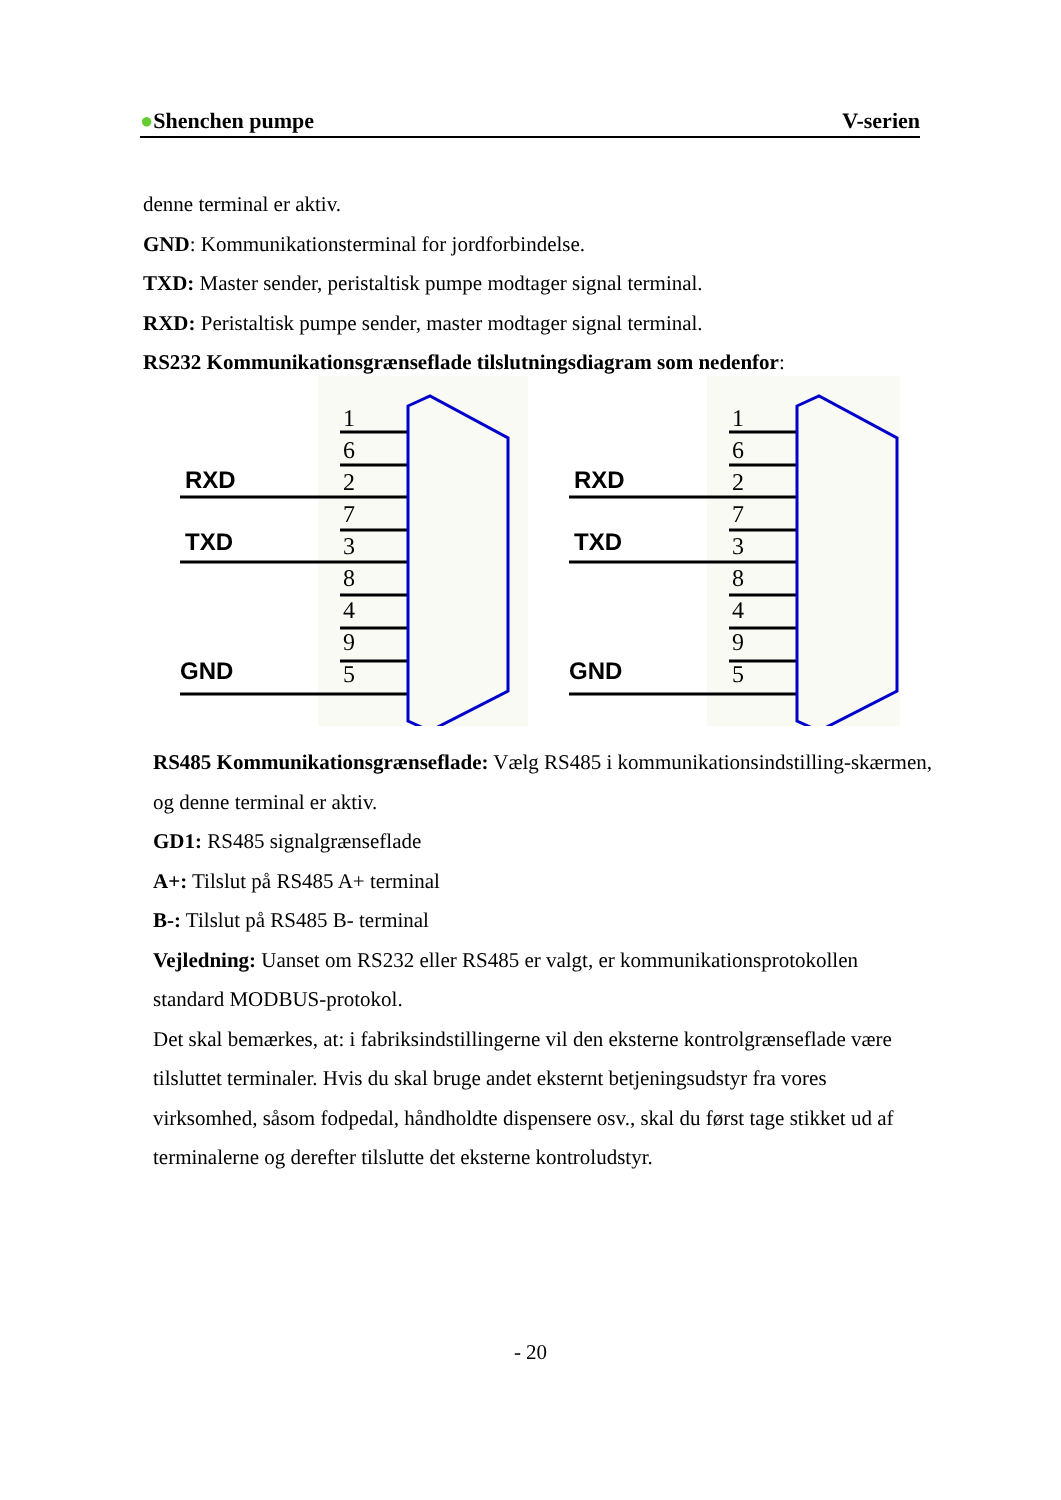●Shenchen pumpe V-serien
denne terminal er aktiv.
GND: Kommunikationsterminal for jordforbindelse.
TXD: Master sender, peristaltisk pumpe modtager signal terminal.
RXD: Peristaltisk pumpe sender, master modtager signal terminal.
RS232 Kommunikationsgrænseflade tilslutningsdiagram som nedenfor:
1
6
2
7
3
8
4
9
5
RXD
TXD
GND
RS485 Kommunikationsgrænseflade: Vælg RS485 i kommunikationsindstilling-skærmen, og denne terminal er aktiv.
GD1: RS485 signalgrænseflade
A+: Tilslut på RS485 A+ terminal
B-: Tilslut på RS485 B- terminal
Vejledning: Uanset om RS232 eller RS485 er valgt, er kommunikationsprotokollen standard MODBUS-protokol.
Det skal bemærkes, at: i fabriksindstillingerne vil den eksterne kontrolgrænseflade være tilsluttet terminaler. Hvis du skal bruge andet eksternt betjeningsudstyr fra vores virksomhed, såsom fodpedal, håndholdte dispensere osv., skal du først tage stikket ud af terminalerne og derefter tilslutte det eksterne kontroludstyr.
- 20